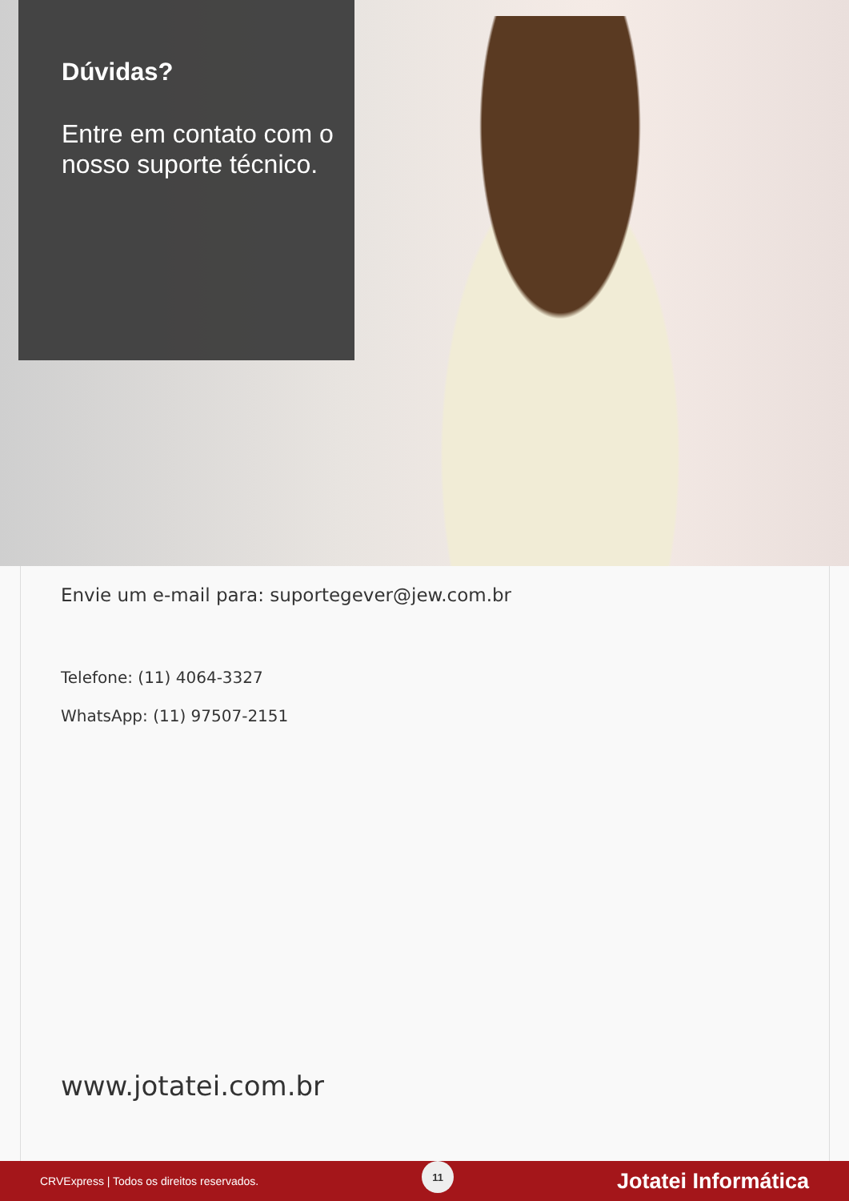Dúvidas?
Entre em contato com o nosso suporte técnico.
Envie um e-mail para: suportegever@jew.com.br
Telefone: (11) 4064-3327
WhatsApp: (11) 97507-2151
www.jotatei.com.br
CRVExpress | Todos os direitos reservados. 11 Jotatei Informática